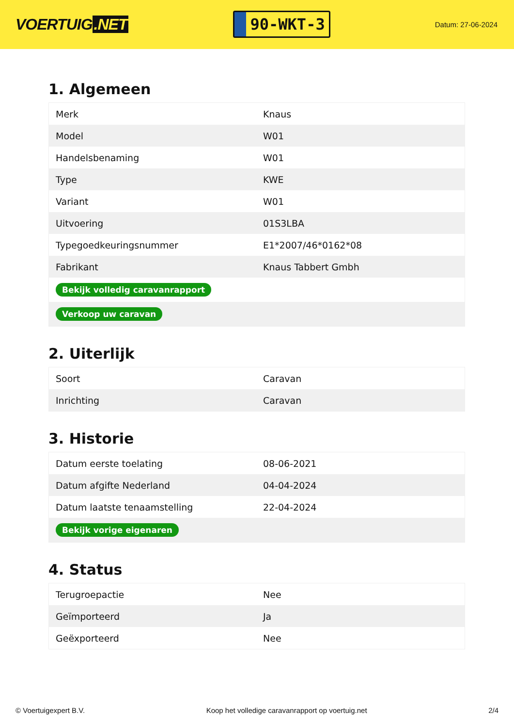VOERTUIG.NET
90-WKT-3
Datum: 27-06-2024
1. Algemeen
| Merk | Knaus |
| Model | W01 |
| Handelsbenaming | W01 |
| Type | KWE |
| Variant | W01 |
| Uitvoering | 01S3LBA |
| Typegoedkeuringsnummer | E1*2007/46*0162*08 |
| Fabrikant | Knaus Tabbert Gmbh |
| Bekijk volledig caravanrapport | |
| Verkoop uw caravan | |
2. Uiterlijk
| Soort | Caravan |
| Inrichting | Caravan |
3. Historie
| Datum eerste toelating | 08-06-2021 |
| Datum afgifte Nederland | 04-04-2024 |
| Datum laatste tenaamstelling | 22-04-2024 |
| Bekijk vorige eigenaren | |
4. Status
| Terugroepactie | Nee |
| Geïmporteerd | Ja |
| Geëxporteerd | Nee |
© Voertuigexpert B.V. Koop het volledige caravanrapport op voertuig.net 2/4